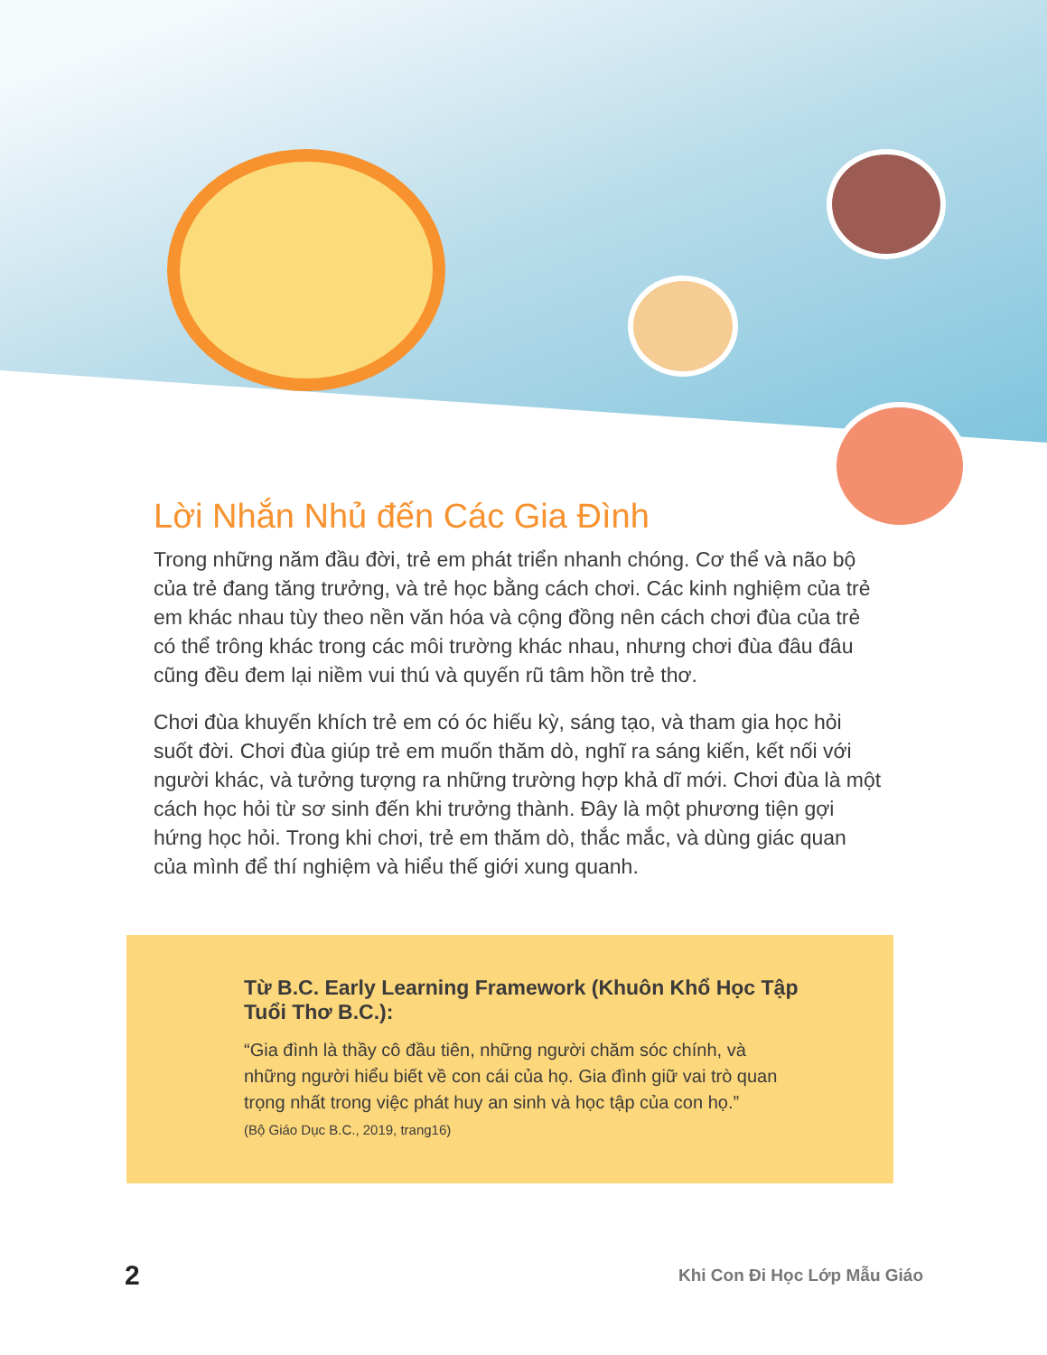Lời Nhắn Nhủ đến Các Gia Đình
Trong những năm đầu đời, trẻ em phát triển nhanh chóng. Cơ thể và não bộ của trẻ đang tăng trưởng, và trẻ học bằng cách chơi. Các kinh nghiệm của trẻ em khác nhau tùy theo nền văn hóa và cộng đồng nên cách chơi đùa của trẻ có thể trông khác trong các môi trường khác nhau, nhưng chơi đùa đâu đâu cũng đều đem lại niềm vui thú và quyến rũ tâm hồn trẻ thơ.
Chơi đùa khuyến khích trẻ em có óc hiếu kỳ, sáng tạo, và tham gia học hỏi suốt đời. Chơi đùa giúp trẻ em muốn thăm dò, nghĩ ra sáng kiến, kết nối với người khác, và tưởng tượng ra những trường hợp khả dĩ mới. Chơi đùa là một cách học hỏi từ sơ sinh đến khi trưởng thành. Đây là một phương tiện gợi hứng học hỏi. Trong khi chơi, trẻ em thăm dò, thắc mắc, và dùng giác quan của mình để thí nghiệm và hiểu thế giới xung quanh.
Từ B.C. Early Learning Framework (Khuôn Khổ Học Tập Tuổi Thơ B.C.):
“Gia đình là thầy cô đầu tiên, những người chăm sóc chính, và những người hiểu biết về con cái của họ. Gia đình giữ vai trò quan trọng nhất trong việc phát huy an sinh và học tập của con họ.”
(Bộ Giáo Dục B.C., 2019, trang16)
2 Khi Con Đi Học Lớp Mẫu Giáo